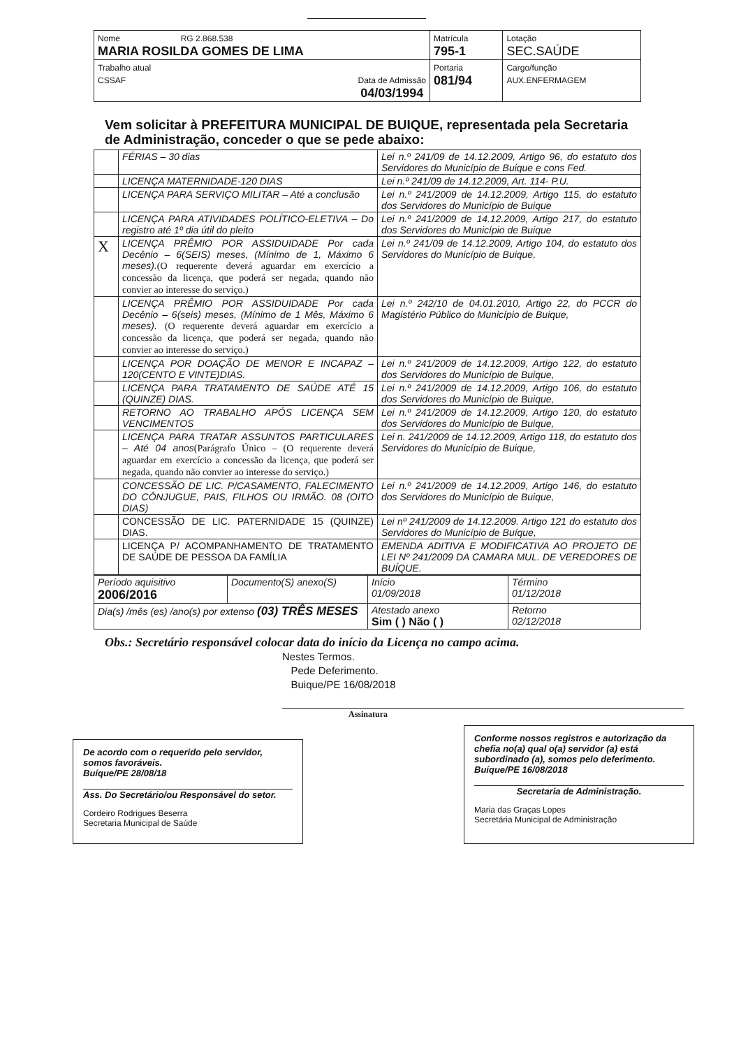| Nome RG 2.868.538 MARIA ROSILDA GOMES DE LIMA | Matrícula 795-1 | Lotação SEC.SAÚDE |
| Trabalho atual CSSAF Data de Admissão 04/03/1994 | Portaria 081/94 | Cargo/função AUX.ENFERMAGEM |
Vem solicitar à PREFEITURA MUNICIPAL DE BUIQUE, representada pela Secretaria de Administração, conceder o que se pede abaixo:
| | FÉRIAS – 30 dias | Lei n.º 241/09 de 14.12.2009, Artigo 96, do estatuto dos Servidores do Município de Buique e cons Fed. |
| | LICENÇA MATERNIDADE-120 DIAS | Lei n.º 241/09 de 14.12.2009, Art. 114- P.U. |
| | LICENÇA PARA SERVIÇO MILITAR – Até a conclusão | Lei n.º 241/2009 de 14.12.2009, Artigo 115, do estatuto dos Servidores do Município de Buique |
| | LICENÇA PARA ATIVIDADES POLÍTICO-ELETIVA – Do registro até 1º dia útil do pleito | Lei n.º 241/2009 de 14.12.2009, Artigo 217, do estatuto dos Servidores do Município de Buique |
| X | LICENÇA PRÊMIO POR ASSIDUIDADE Por cada Decênio – 6(SEIS) meses, (Mínimo de 1, Máximo 6 meses). (O requerente deverá aguardar em exercício a concessão da licença, que poderá ser negada, quando não convier ao interesse do serviço.) | Lei n.º 241/09 de 14.12.2009, Artigo 104, do estatuto dos Servidores do Município de Buique, |
| | LICENÇA PRÊMIO POR ASSIDUIDADE Por cada Decênio – 6(seis) meses, (Mínimo de 1 Mês, Máximo 6 meses). (O requerente deverá aguardar em exercício a concessão da licença, que poderá ser negada, quando não convier ao interesse do serviço.) | Lei n.º 242/10 de 04.01.2010, Artigo 22, do PCCR do Magistério Público do Município de Buique, |
| | LICENÇA POR DOAÇÃO DE MENOR E INCAPAZ – 120(CENTO E VINTE)DIAS. | Lei n.º 241/2009 de 14.12.2009, Artigo 122, do estatuto dos Servidores do Município de Buique, |
| | LICENÇA PARA TRATAMENTO DE SAÚDE ATÉ 15 (QUINZE) DIAS. | Lei n.º 241/2009 de 14.12.2009, Artigo 106, do estatuto dos Servidores do Município de Buique, |
| | RETORNO AO TRABALHO APÓS LICENÇA SEM VENCIMENTOS | Lei n.º 241/2009 de 14.12.2009, Artigo 120, do estatuto dos Servidores do Município de Buique, |
| | LICENÇA PARA TRATAR ASSUNTOS PARTICULARES – Até 04 anos (Parágrafo Único – (O requerente deverá aguardar em exercício a concessão da licença, que poderá ser negada, quando não convier ao interesse do serviço.) | Lei n. 241/2009 de 14.12.2009, Artigo 118, do estatuto dos Servidores do Município de Buique, |
| | CONCESSÃO DE LIC. P/CASAMENTO, FALECIMENTO DO CÔNJUGUE, PAIS, FILHOS OU IRMÃO. 08 (OITO DIAS) | Lei n.º 241/2009 de 14.12.2009, Artigo 146, do estatuto dos Servidores do Município de Buique, |
| | CONCESSÃO DE LIC. PATERNIDADE 15 (QUINZE) DIAS. | Lei nº 241/2009 de 14.12.2009. Artigo 121 do estatuto dos Servidores do Município de Buíque, |
| | LICENÇA P/ ACOMPANHAMENTO DE TRATAMENTO DE SAÚDE DE PESSOA DA FAMÍLIA | EMENDA ADITIVA E MODIFICATIVA AO PROJETO DE LEI Nº 241/2009 DA CAMARA MUL. DE VEREDORES DE BUÍQUE. |
| Período aquisitivo 2006/2016 | Documento(S) anexo(S) | Início 01/09/2018 | Término 01/12/2018 |
| Dia(s) /mês (es) /ano(s) por extenso (03) TRÊS MESES | | Atestado anexo Sim ( ) Não ( ) | Retorno 02/12/2018 |
Obs.: Secretário responsável colocar data do início da Licença no campo acima.
Nestes Termos.
Pede Deferimento.
Buique/PE 16/08/2018
Assinatura
De acordo com o requerido pelo servidor, somos favoráveis.
Buíque/PE 28/08/18
Ass. Do Secretário/ou Responsável do setor.
Cordeiro Rodrigues Beserra
Secretaria Municipal de Saúde
Conforme nossos registros e autorização da chefia no(a) qual o(a) servidor (a) está subordinado (a), somos pelo deferimento.
Buíque/PE 16/08/2018
Secretaria de Administração.
Maria das Graças Lopes
Secretária Municipal de Administração